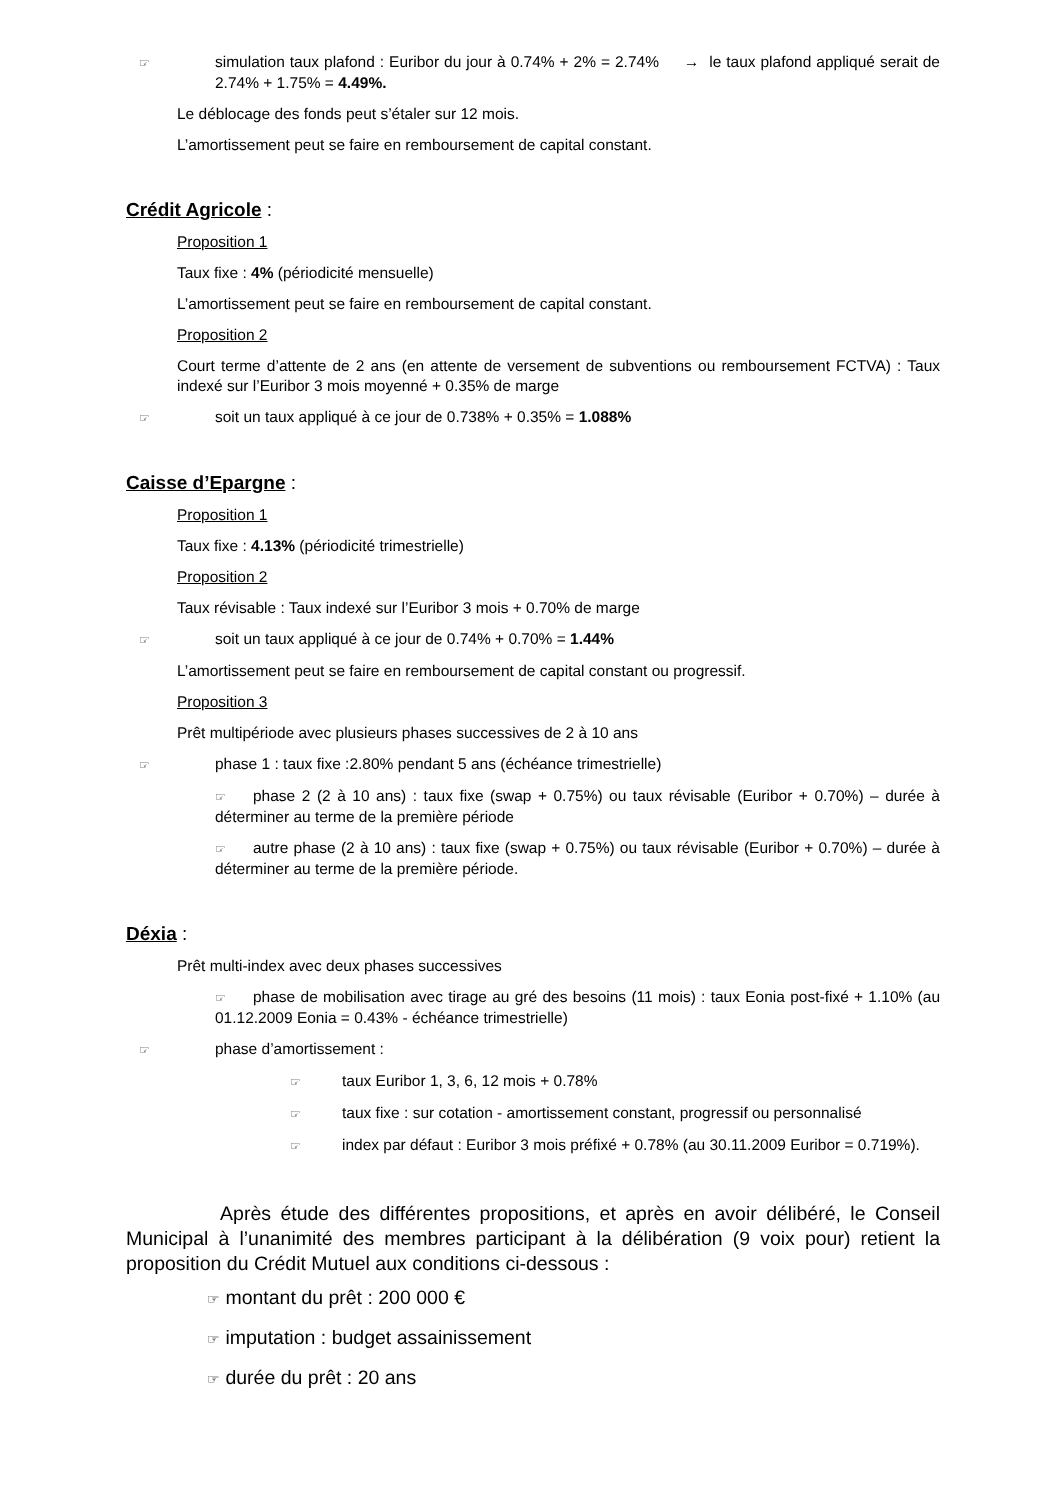☞ simulation taux plafond : Euribor du jour à 0.74% + 2% = 2.74% → le taux plafond appliqué serait de 2.74% + 1.75% = 4.49%.
Le déblocage des fonds peut s’étaler sur 12 mois.
L’amortissement peut se faire en remboursement de capital constant.
Crédit Agricole :
Proposition 1
Taux fixe : 4% (périodicité mensuelle)
L’amortissement peut se faire en remboursement de capital constant.
Proposition 2
Court terme d’attente de 2 ans (en attente de versement de subventions ou remboursement FCTVA) : Taux indexé sur l’Euribor 3 mois moyenné + 0.35% de marge
☞ soit un taux appliqué à ce jour de 0.738% + 0.35% = 1.088%
Caisse d’Epargne :
Proposition 1
Taux fixe : 4.13% (périodicité trimestrielle)
Proposition 2
Taux révisable : Taux indexé sur l’Euribor 3 mois + 0.70% de marge
☞ soit un taux appliqué à ce jour de 0.74% + 0.70% = 1.44%
L’amortissement peut se faire en remboursement de capital constant ou progressif.
Proposition 3
Prêt multipériode avec plusieurs phases successives de 2 à 10 ans
☞ phase 1 : taux fixe :2.80% pendant 5 ans (échéance trimestrielle)
☞ phase 2 (2 à 10 ans) : taux fixe (swap + 0.75%) ou taux révisable (Euribor + 0.70%) – durée à déterminer au terme de la première période
☞ autre phase (2 à 10 ans) : taux fixe (swap + 0.75%) ou taux révisable (Euribor + 0.70%) – durée à déterminer au terme de la première période.
Déxia :
Prêt multi-index avec deux phases successives
☞ phase de mobilisation avec tirage au gré des besoins (11 mois) : taux Eonia post-fixé + 1.10% (au 01.12.2009 Eonia = 0.43% - échéance trimestrielle)
☞ phase d’amortissement :
☞ taux Euribor 1, 3, 6, 12 mois + 0.78%
☞ taux fixe : sur cotation - amortissement constant, progressif ou personnalisé
☞ index par défaut : Euribor 3 mois préfixé + 0.78% (au 30.11.2009 Euribor = 0.719%).
Après étude des différentes propositions, et après en avoir délibéré, le Conseil Municipal à l’unanimité des membres participant à la délibération (9 voix pour) retient la proposition du Crédit Mutuel aux conditions ci-dessous :
☞ montant du prêt : 200 000 €
☞ imputation : budget assainissement
☞ durée du prêt : 20 ans